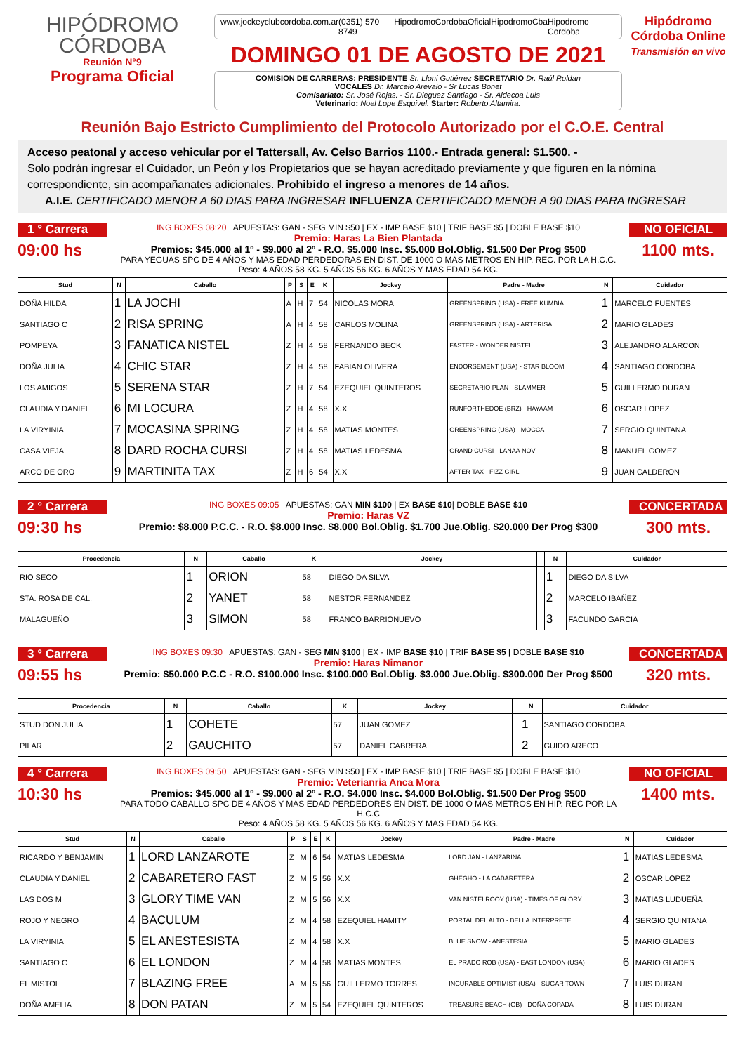HIPÓDROMO
CÓRDOBA
Reunión N°9
Programa Oficial
www.jockeyclubcordoba.com.ar (0351) 570 8749 HipodromoCordobaOficial HipodromoCba Hipodromo Cordoba
DOMINGO 01 DE AGOSTO DE 2021
COMISION DE CARRERAS: PRESIDENTE Sr. Lloni Gutiérrez SECRETARIO Dr. Raúl Roldan
VOCALES Dr. Marcelo Arevalo - Sr Lucas Bonet
Comisariato: Sr. José Rojas. - Sr. Dieguez Santiago - Sr. Aldecoa Luis
Veterinario: Noel Lope Esquivel. Starter: Roberto Altamira.
Hipódromo
Córdoba Online
Transmisión en vivo
Reunión Bajo Estricto Cumplimiento del Protocolo Autorizado por el C.O.E. Central
Acceso peatonal y acceso vehicular por el Tattersall, Av. Celso Barrios 1100.- Entrada general: $1.500. -
Solo podrán ingresar el Cuidador, un Peón y los Propietarios que se hayan acreditado previamente y que figuren en la nómina correspondiente, sin acompañanates adicionales. Prohibido el ingreso a menores de 14 años.
A.I.E. CERTIFICADO MENOR A 60 DIAS PARA INGRESAR INFLUENZA CERTIFICADO MENOR A 90 DIAS PARA INGRESAR
1 ° Carrera
09:00 hs
ING BOXES 08:20 APUESTAS: GAN - SEG MIN $50 | EX - IMP BASE $10 | TRIF BASE $5 | DOBLE BASE $10
Premio: Haras La Bien Plantada
Premios: $45.000 al 1º - $9.000 al 2º - R.O. $5.000 Insc. $5.000 Bol.Oblig. $1.500 Der Prog $500
PARA YEGUAS SPC DE 4 AÑOS Y MAS EDAD PERDEDORAS EN DIST. DE 1000 O MAS METROS EN HIP. REC. POR LA H.C.C.
Peso: 4 AÑOS 58 KG. 5 AÑOS 56 KG. 6 AÑOS Y MAS EDAD 54 KG.
NO OFICIAL
1100 mts.
| Stud | N | Caballo | P | S | E | K | Jockey | Padre - Madre | N | Cuidador |
| --- | --- | --- | --- | --- | --- | --- | --- | --- | --- | --- |
| DOÑA HILDA | 1 | LA JOCHI | A | H | 7 | 54 | NICOLAS MORA | GREENSPRING (USA) - FREE KUMBIA | 1 | MARCELO FUENTES |
| SANTIAGO C | 2 | RISA SPRING | A | H | 4 | 58 | CARLOS MOLINA | GREENSPRING (USA) - ARTERISA | 2 | MARIO GLADES |
| POMPEYA | 3 | FANATICA NISTEL | Z | H | 4 | 58 | FERNANDO BECK | FASTER - WONDER NISTEL | 3 | ALEJANDRO ALARCON |
| DOÑA JULIA | 4 | CHIC STAR | Z | H | 4 | 58 | FABIAN OLIVERA | ENDORSEMENT (USA) - STAR BLOOM | 4 | SANTIAGO CORDOBA |
| LOS AMIGOS | 5 | SERENA STAR | Z | H | 7 | 54 | EZEQUIEL QUINTEROS | SECRETARIO PLAN - SLAMMER | 5 | GUILLERMO DURAN |
| CLAUDIA Y DANIEL | 6 | MI LOCURA | Z | H | 4 | 58 | X.X | RUNFORTHEDOE (BRZ) - HAYAAM | 6 | OSCAR LOPEZ |
| LA VIRYINIA | 7 | MOCASINA SPRING | Z | H | 4 | 58 | MATIAS MONTES | GREENSPRING (USA) - MOCCA | 7 | SERGIO QUINTANA |
| CASA VIEJA | 8 | DARD ROCHA CURSI | Z | H | 4 | 58 | MATIAS LEDESMA | GRAND CURSI - LANAA NOV | 8 | MANUEL GOMEZ |
| ARCO DE ORO | 9 | MARTINITA TAX | Z | H | 6 | 54 | X.X | AFTER TAX - FIZZ GIRL | 9 | JUAN CALDERON |
2 ° Carrera
09:30 hs
ING BOXES 09:05 APUESTAS: GAN MIN $100 | EX BASE $10| DOBLE BASE $10
Premio: Haras VZ
Premio: $8.000 P.C.C. - R.O. $8.000 Insc. $8.000 Bol.Oblig. $1.700 Jue.Oblig. $20.000 Der Prog $300
CONCERTADA
300 mts.
| Procedencia | N | Caballo | K | Jockey | | N | Cuidador |
| --- | --- | --- | --- | --- | --- | --- | --- |
| RIO SECO | 1 | ORION | 58 | DIEGO DA SILVA | | 1 | DIEGO DA SILVA |
| STA. ROSA DE CAL. | 2 | YANET | 58 | NESTOR FERNANDEZ | | 2 | MARCELO IBAÑEZ |
| MALAGUEÑO | 3 | SIMON | 58 | FRANCO BARRIONUEVO | | 3 | FACUNDO GARCIA |
3 ° Carrera
09:55 hs
ING BOXES 09:30 APUESTAS: GAN - SEG MIN $100 | EX - IMP BASE $10 | TRIF BASE $5 | DOBLE BASE $10
Premio: Haras Nimanor
Premio: $50.000 P.C.C - R.O. $100.000 Insc. $100.000 Bol.Oblig. $3.000 Jue.Oblig. $300.000 Der Prog $500
CONCERTADA
320 mts.
| Procedencia | N | Caballo | K | Jockey | | N | Cuidador |
| --- | --- | --- | --- | --- | --- | --- | --- |
| STUD DON JULIA | 1 | COHETE | 57 | JUAN GOMEZ | | 1 | SANTIAGO CORDOBA |
| PILAR | 2 | GAUCHITO | 57 | DANIEL CABRERA | | 2 | GUIDO ARECO |
4 ° Carrera
10:30 hs
ING BOXES 09:50 APUESTAS: GAN - SEG MIN $50 | EX - IMP BASE $10 | TRIF BASE $5 | DOBLE BASE $10
Premio: Veterianria Anca Mora
Premios: $45.000 al 1º - $9.000 al 2º - R.O. $4.000 Insc. $4.000 Bol.Oblig. $1.500 Der Prog $500
PARA TODO CABALLO SPC DE 4 AÑOS Y MAS EDAD PERDEDORES EN DIST. DE 1000 O MAS METROS EN HIP. REC POR LA H.C.C
Peso: 4 AÑOS 58 KG. 5 AÑOS 56 KG. 6 AÑOS Y MAS EDAD 54 KG.
NO OFICIAL
1400 mts.
| Stud | N | Caballo | P | S | E | K | Jockey | Padre - Madre | N | Cuidador |
| --- | --- | --- | --- | --- | --- | --- | --- | --- | --- | --- |
| RICARDO Y BENJAMIN | 1 | LORD LANZAROTE | Z | M | 6 | 54 | MATIAS LEDESMA | LORD JAN - LANZARINA | 1 | MATIAS LEDESMA |
| CLAUDIA Y DANIEL | 2 | CABARETERO FAST | Z | M | 5 | 56 | X.X | GHEGHO - LA CABARETERA | 2 | OSCAR LOPEZ |
| LAS DOS M | 3 | GLORY TIME VAN | Z | M | 5 | 56 | X.X | VAN NISTELROOY (USA) - TIMES OF GLORY | 3 | MATIAS LUDUEÑA |
| ROJO Y NEGRO | 4 | BACULUM | Z | M | 4 | 58 | EZEQUIEL HAMITY | PORTAL DEL ALTO - BELLA INTERPRETE | 4 | SERGIO QUINTANA |
| LA VIRYINIA | 5 | EL ANESTESISTA | Z | M | 4 | 58 | X.X | BLUE SNOW - ANESTESIA | 5 | MARIO GLADES |
| SANTIAGO C | 6 | EL LONDON | Z | M | 4 | 58 | MATIAS MONTES | EL PRADO ROB (USA) - EAST LONDON (USA) | 6 | MARIO GLADES |
| EL MISTOL | 7 | BLAZING FREE | A | M | 5 | 56 | GUILLERMO TORRES | INCURABLE OPTIMIST (USA) - SUGAR TOWN | 7 | LUIS DURAN |
| DOÑA AMELIA | 8 | DON PATAN | Z | M | 5 | 54 | EZEQUIEL QUINTEROS | TREASURE BEACH (GB) - DOÑA COPADA | 8 | LUIS DURAN |